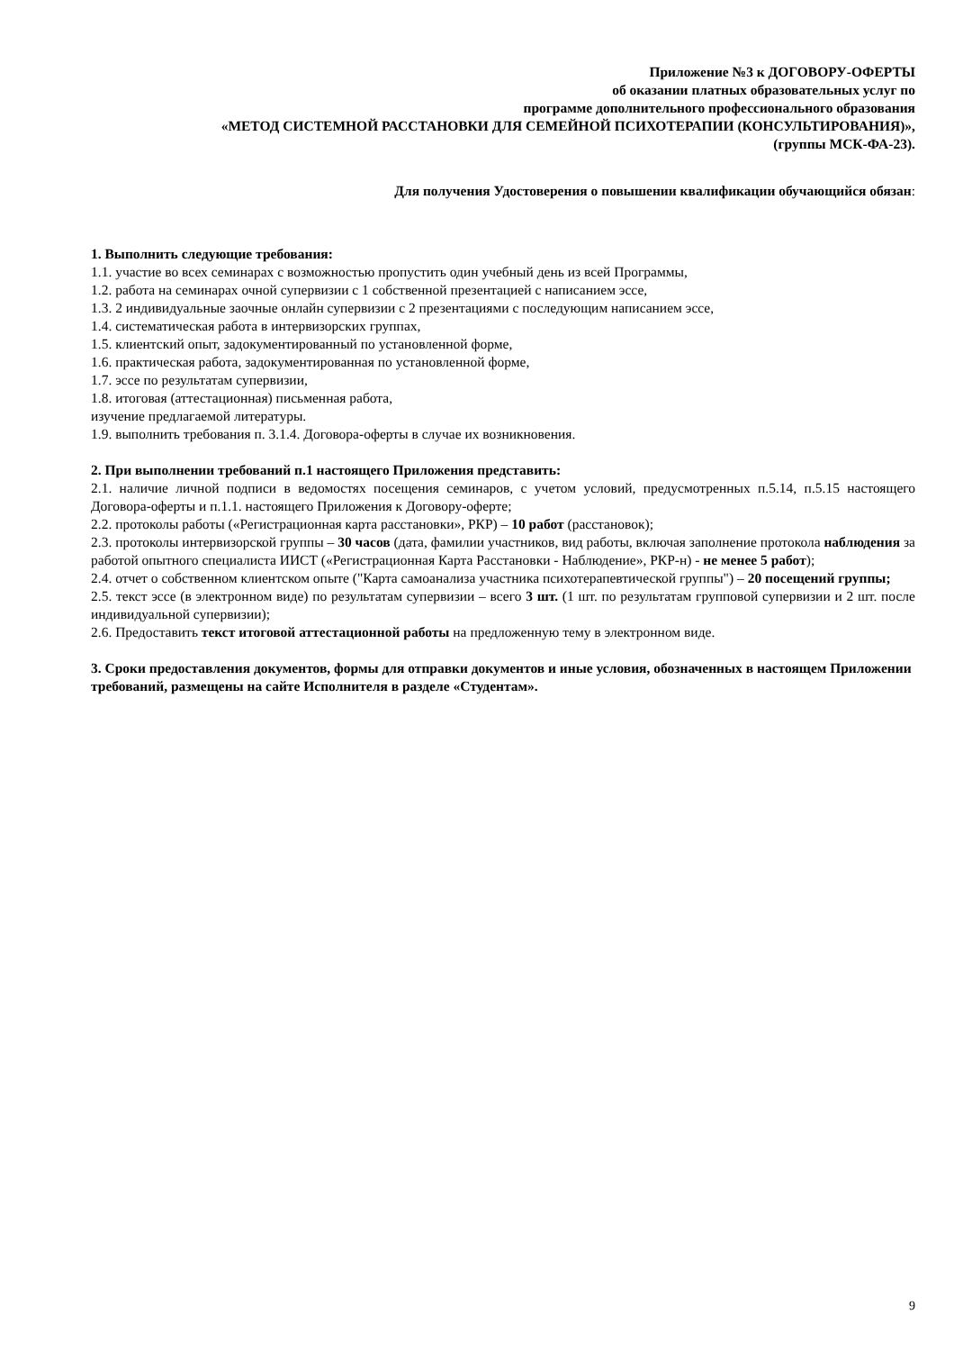Приложение №3 к ДОГОВОРУ-ОФЕРТЫ
об оказании платных образовательных услуг по
программе дополнительного профессионального образования
«МЕТОД СИСТЕМНОЙ РАССТАНОВКИ ДЛЯ СЕМЕЙНОЙ ПСИХОТЕРАПИИ (КОНСУЛЬТИРОВАНИЯ)»,
(группы МСК-ФА-23).
Для получения Удостоверения о повышении квалификации обучающийся обязан:
1. Выполнить следующие требования:
1.1. участие во всех семинарах с возможностью пропустить один учебный день из всей Программы,
1.2. работа на семинарах очной супервизии с 1 собственной презентацией с написанием эссе,
1.3. 2 индивидуальные заочные онлайн супервизии с 2 презентациями с последующим написанием эссе,
1.4. систематическая работа в интервизорских группах,
1.5. клиентский опыт, задокументированный по установленной форме,
1.6. практическая работа, задокументированная по установленной форме,
1.7. эссе по результатам супервизии,
1.8. итоговая (аттестационная) письменная работа,
изучение предлагаемой литературы.
1.9. выполнить требования п. 3.1.4. Договора-оферты в случае их возникновения.
2. При выполнении требований п.1 настоящего Приложения представить:
2.1. наличие личной подписи в ведомостях посещения семинаров, с учетом условий, предусмотренных п.5.14, п.5.15 настоящего Договора-оферты и п.1.1. настоящего Приложения к Договору-оферте;
2.2. протоколы работы («Регистрационная карта расстановки», РКР) – 10 работ (расстановок);
2.3. протоколы интервизорской группы – 30 часов (дата, фамилии участников, вид работы, включая заполнение протокола наблюдения за работой опытного специалиста ИИСТ («Регистрационная Карта Расстановки - Наблюдение», РКР-н) - не менее 5 работ);
2.4. отчет о собственном клиентском опыте ("Карта самоанализа участника психотерапевтической группы") – 20 посещений группы;
2.5. текст эссе (в электронном виде) по результатам супервизии – всего 3 шт. (1 шт. по результатам групповой супервизии и 2 шт. после индивидуальной супервизии);
2.6. Предоставить текст итоговой аттестационной работы на предложенную тему в электронном виде.
3. Сроки предоставления документов, формы для отправки документов и иные условия, обозначенных в настоящем Приложении требований, размещены на сайте Исполнителя в разделе «Студентам».
9